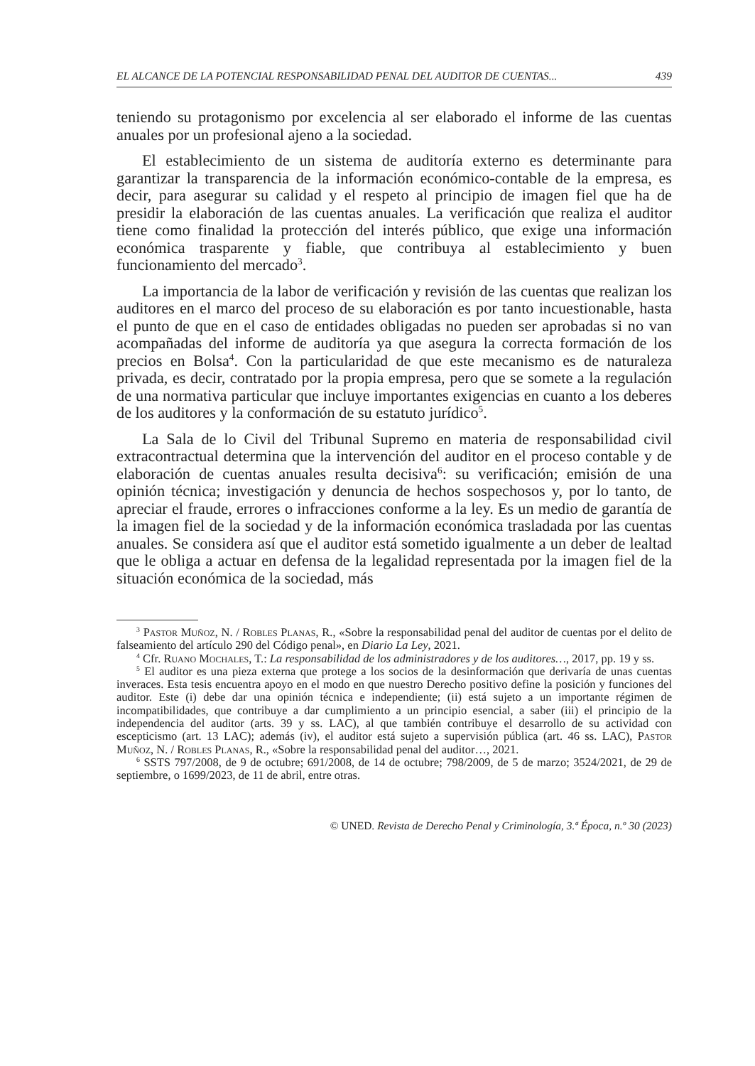EL ALCANCE DE LA POTENCIAL RESPONSABILIDAD PENAL DEL AUDITOR DE CUENTAS... 439
teniendo su protagonismo por excelencia al ser elaborado el informe de las cuentas anuales por un profesional ajeno a la sociedad.
El establecimiento de un sistema de auditoría externo es determinante para garantizar la transparencia de la información económico-contable de la empresa, es decir, para asegurar su calidad y el respeto al principio de imagen fiel que ha de presidir la elaboración de las cuentas anuales. La verificación que realiza el auditor tiene como finalidad la protección del interés público, que exige una información económica trasparente y fiable, que contribuya al establecimiento y buen funcionamiento del mercado<sup>3</sup>.
La importancia de la labor de verificación y revisión de las cuentas que realizan los auditores en el marco del proceso de su elaboración es por tanto incuestionable, hasta el punto de que en el caso de entidades obligadas no pueden ser aprobadas si no van acompañadas del informe de auditoría ya que asegura la correcta formación de los precios en Bolsa<sup>4</sup>. Con la particularidad de que este mecanismo es de naturaleza privada, es decir, contratado por la propia empresa, pero que se somete a la regulación de una normativa particular que incluye importantes exigencias en cuanto a los deberes de los auditores y la conformación de su estatuto jurídico<sup>5</sup>.
La Sala de lo Civil del Tribunal Supremo en materia de responsabilidad civil extracontractual determina que la intervención del auditor en el proceso contable y de elaboración de cuentas anuales resulta decisiva<sup>6</sup>: su verificación; emisión de una opinión técnica; investigación y denuncia de hechos sospechosos y, por lo tanto, de apreciar el fraude, errores o infracciones conforme a la ley. Es un medio de garantía de la imagen fiel de la sociedad y de la información económica trasladada por las cuentas anuales. Se considera así que el auditor está sometido igualmente a un deber de lealtad que le obliga a actuar en defensa de la legalidad representada por la imagen fiel de la situación económica de la sociedad, más
<sup>3</sup> Pastor Muñoz, N. / Robles Planas, R., «Sobre la responsabilidad penal del auditor de cuentas por el delito de falseamiento del artículo 290 del Código penal», en Diario La Ley, 2021.
<sup>4</sup> Cfr. Ruano Mochales, T.: La responsabilidad de los administradores y de los auditores…, 2017, pp. 19 y ss.
<sup>5</sup> El auditor es una pieza externa que protege a los socios de la desinformación que derivaría de unas cuentas inveraces. Esta tesis encuentra apoyo en el modo en que nuestro Derecho positivo define la posición y funciones del auditor. Este (i) debe dar una opinión técnica e independiente; (ii) está sujeto a un importante régimen de incompatibilidades, que contribuye a dar cumplimiento a un principio esencial, a saber (iii) el principio de la independencia del auditor (arts. 39 y ss. LAC), al que también contribuye el desarrollo de su actividad con escepticismo (art. 13 LAC); además (iv), el auditor está sujeto a supervisión pública (art. 46 ss. LAC), Pastor Muñoz, N. / Robles Planas, R., «Sobre la responsabilidad penal del auditor…, 2021.
<sup>6</sup> SSTS 797/2008, de 9 de octubre; 691/2008, de 14 de octubre; 798/2009, de 5 de marzo; 3524/2021, de 29 de septiembre, o 1699/2023, de 11 de abril, entre otras.
© UNED. Revista de Derecho Penal y Criminología, 3.ª Época, n.º 30 (2023)